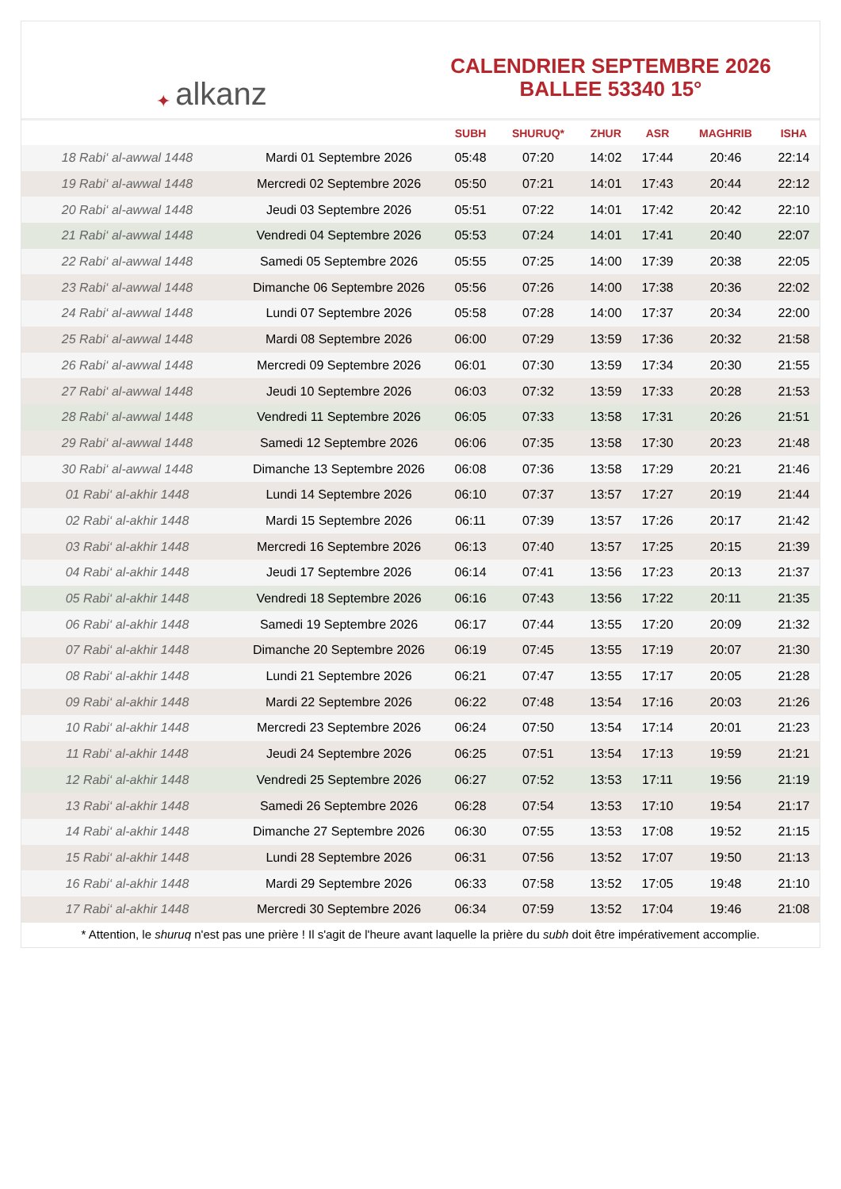✦ alkanz
CALENDRIER SEPTEMBRE 2026
BALLEE 53340 15°
| | | SUBH | SHURUQ* | ZHUR | ASR | MAGHRIB | ISHA |
| --- | --- | --- | --- | --- | --- | --- | --- |
| 18 Rabi‘ al-awwal 1448 | Mardi 01 Septembre 2026 | 05:48 | 07:20 | 14:02 | 17:44 | 20:46 | 22:14 |
| 19 Rabi‘ al-awwal 1448 | Mercredi 02 Septembre 2026 | 05:50 | 07:21 | 14:01 | 17:43 | 20:44 | 22:12 |
| 20 Rabi‘ al-awwal 1448 | Jeudi 03 Septembre 2026 | 05:51 | 07:22 | 14:01 | 17:42 | 20:42 | 22:10 |
| 21 Rabi‘ al-awwal 1448 | Vendredi 04 Septembre 2026 | 05:53 | 07:24 | 14:01 | 17:41 | 20:40 | 22:07 |
| 22 Rabi‘ al-awwal 1448 | Samedi 05 Septembre 2026 | 05:55 | 07:25 | 14:00 | 17:39 | 20:38 | 22:05 |
| 23 Rabi‘ al-awwal 1448 | Dimanche 06 Septembre 2026 | 05:56 | 07:26 | 14:00 | 17:38 | 20:36 | 22:02 |
| 24 Rabi‘ al-awwal 1448 | Lundi 07 Septembre 2026 | 05:58 | 07:28 | 14:00 | 17:37 | 20:34 | 22:00 |
| 25 Rabi‘ al-awwal 1448 | Mardi 08 Septembre 2026 | 06:00 | 07:29 | 13:59 | 17:36 | 20:32 | 21:58 |
| 26 Rabi‘ al-awwal 1448 | Mercredi 09 Septembre 2026 | 06:01 | 07:30 | 13:59 | 17:34 | 20:30 | 21:55 |
| 27 Rabi‘ al-awwal 1448 | Jeudi 10 Septembre 2026 | 06:03 | 07:32 | 13:59 | 17:33 | 20:28 | 21:53 |
| 28 Rabi‘ al-awwal 1448 | Vendredi 11 Septembre 2026 | 06:05 | 07:33 | 13:58 | 17:31 | 20:26 | 21:51 |
| 29 Rabi‘ al-awwal 1448 | Samedi 12 Septembre 2026 | 06:06 | 07:35 | 13:58 | 17:30 | 20:23 | 21:48 |
| 30 Rabi‘ al-awwal 1448 | Dimanche 13 Septembre 2026 | 06:08 | 07:36 | 13:58 | 17:29 | 20:21 | 21:46 |
| 01 Rabi‘ al-akhir 1448 | Lundi 14 Septembre 2026 | 06:10 | 07:37 | 13:57 | 17:27 | 20:19 | 21:44 |
| 02 Rabi‘ al-akhir 1448 | Mardi 15 Septembre 2026 | 06:11 | 07:39 | 13:57 | 17:26 | 20:17 | 21:42 |
| 03 Rabi‘ al-akhir 1448 | Mercredi 16 Septembre 2026 | 06:13 | 07:40 | 13:57 | 17:25 | 20:15 | 21:39 |
| 04 Rabi‘ al-akhir 1448 | Jeudi 17 Septembre 2026 | 06:14 | 07:41 | 13:56 | 17:23 | 20:13 | 21:37 |
| 05 Rabi‘ al-akhir 1448 | Vendredi 18 Septembre 2026 | 06:16 | 07:43 | 13:56 | 17:22 | 20:11 | 21:35 |
| 06 Rabi‘ al-akhir 1448 | Samedi 19 Septembre 2026 | 06:17 | 07:44 | 13:55 | 17:20 | 20:09 | 21:32 |
| 07 Rabi‘ al-akhir 1448 | Dimanche 20 Septembre 2026 | 06:19 | 07:45 | 13:55 | 17:19 | 20:07 | 21:30 |
| 08 Rabi‘ al-akhir 1448 | Lundi 21 Septembre 2026 | 06:21 | 07:47 | 13:55 | 17:17 | 20:05 | 21:28 |
| 09 Rabi‘ al-akhir 1448 | Mardi 22 Septembre 2026 | 06:22 | 07:48 | 13:54 | 17:16 | 20:03 | 21:26 |
| 10 Rabi‘ al-akhir 1448 | Mercredi 23 Septembre 2026 | 06:24 | 07:50 | 13:54 | 17:14 | 20:01 | 21:23 |
| 11 Rabi‘ al-akhir 1448 | Jeudi 24 Septembre 2026 | 06:25 | 07:51 | 13:54 | 17:13 | 19:59 | 21:21 |
| 12 Rabi‘ al-akhir 1448 | Vendredi 25 Septembre 2026 | 06:27 | 07:52 | 13:53 | 17:11 | 19:56 | 21:19 |
| 13 Rabi‘ al-akhir 1448 | Samedi 26 Septembre 2026 | 06:28 | 07:54 | 13:53 | 17:10 | 19:54 | 21:17 |
| 14 Rabi‘ al-akhir 1448 | Dimanche 27 Septembre 2026 | 06:30 | 07:55 | 13:53 | 17:08 | 19:52 | 21:15 |
| 15 Rabi‘ al-akhir 1448 | Lundi 28 Septembre 2026 | 06:31 | 07:56 | 13:52 | 17:07 | 19:50 | 21:13 |
| 16 Rabi‘ al-akhir 1448 | Mardi 29 Septembre 2026 | 06:33 | 07:58 | 13:52 | 17:05 | 19:48 | 21:10 |
| 17 Rabi‘ al-akhir 1448 | Mercredi 30 Septembre 2026 | 06:34 | 07:59 | 13:52 | 17:04 | 19:46 | 21:08 |
* Attention, le shuruq n'est pas une prière ! Il s'agit de l'heure avant laquelle la prière du subh doit être impérativement accomplie.